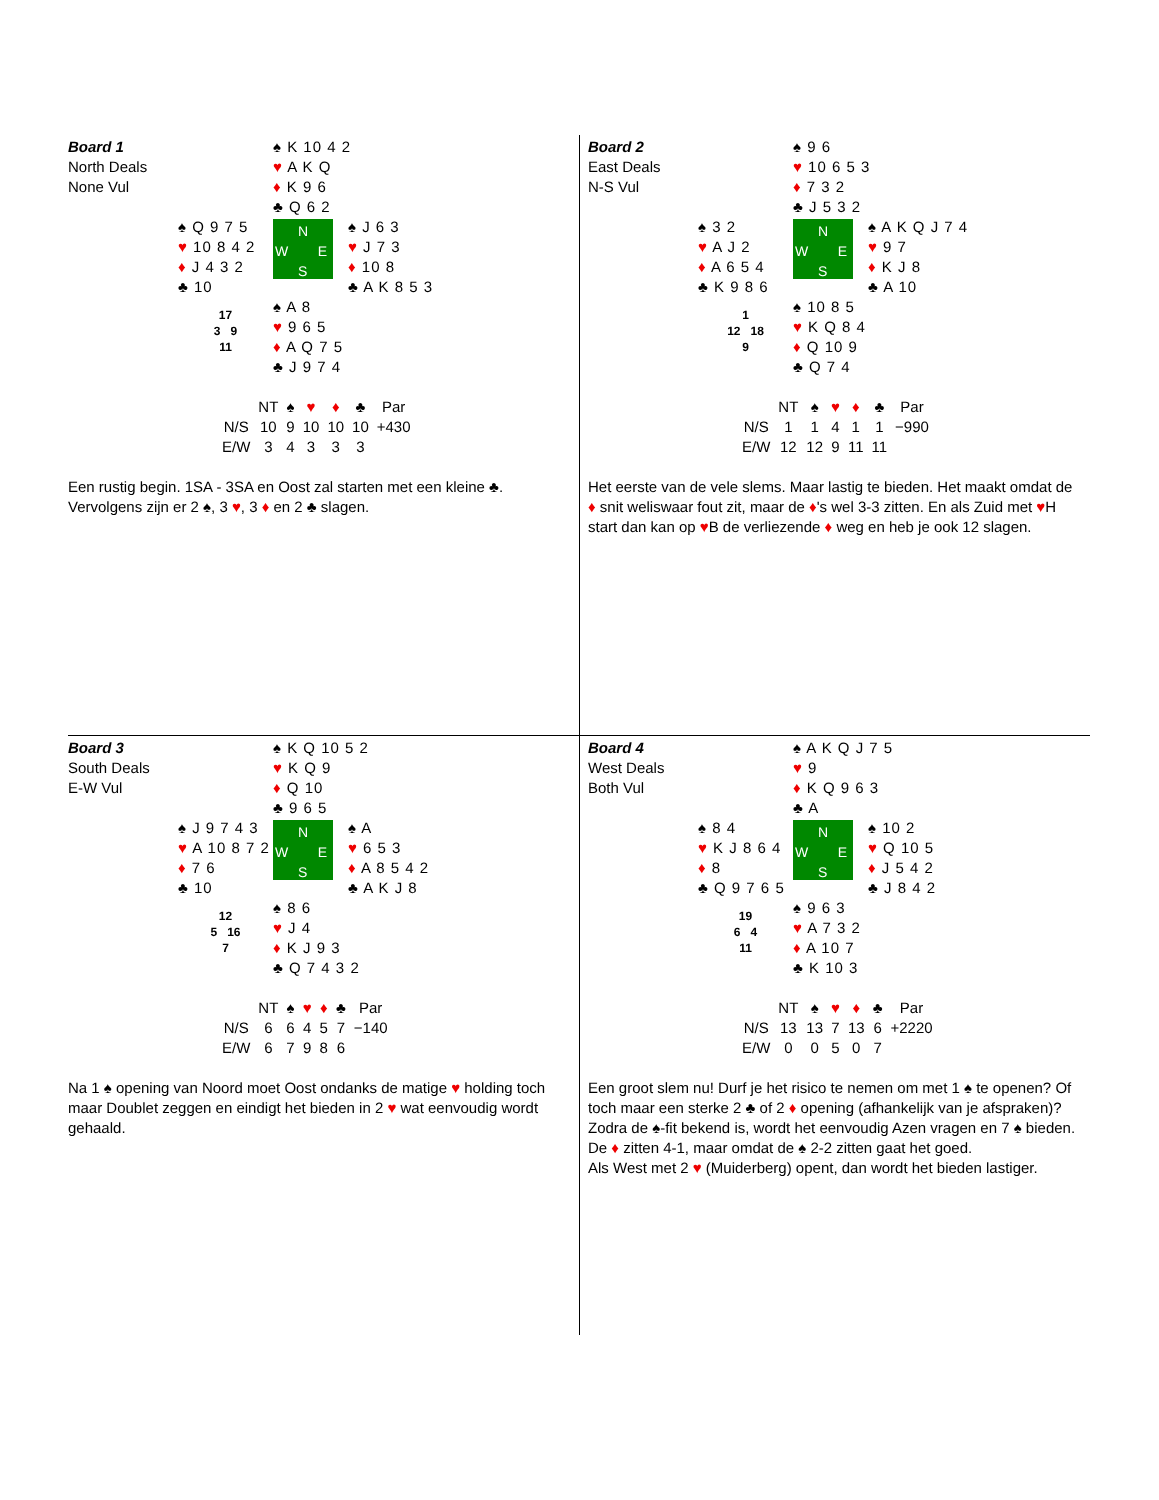Board 1
North Deals
None Vul
♠ K 10 4 2
♥ A K Q
♦ K 9 6
♣ Q 6 2
♠ Q 9 7 5
♥ 10 8 4 2
♦ J 4 3 2
♣ 10
N
W E
S
♠ J 6 3
♥ J 7 3
♦ 10 8
♣ A K 8 5 3
17
3 9
11
♠ A 8
♥ 9 6 5
♦ A Q 7 5
♣ J 9 7 4
| | NT | ♠ | ♥ | ♦ | ♣ | Par |
| --- | --- | --- | --- | --- | --- | --- |
| N/S | 10 | 9 | 10 | 10 | 10 | +430 |
| E/W | 3 | 4 | 3 | 3 | 3 | |
Een rustig begin. 1SA - 3SA en Oost zal starten met een kleine ♣. Vervolgens zijn er 2 ♠, 3 ♥, 3 ♦ en 2 ♣ slagen.
Board 2
East Deals
N-S Vul
♠ 9 6
♥ 10 6 5 3
♦ 7 3 2
♣ J 5 3 2
♠ 3 2
♥ A J 2
♦ A 6 5 4
♣ K 9 8 6
N
W E
S
♠ A K Q J 7 4
♥ 9 7
♦ K J 8
♣ A 10
1
12 18
9
♠ 10 8 5
♥ K Q 8 4
♦ Q 10 9
♣ Q 7 4
| | NT | ♠ | ♥ | ♦ | ♣ | Par |
| --- | --- | --- | --- | --- | --- | --- |
| N/S | 1 | 1 | 4 | 1 | 1 | −990 |
| E/W | 12 | 12 | 9 | 11 | 11 | |
Het eerste van de vele slems. Maar lastig te bieden. Het maakt omdat de ♦ snit weliswaar fout zit, maar de ♦'s wel 3-3 zitten. En als Zuid met ♥H start dan kan op ♥B de verliezende ♦ weg en heb je ook 12 slagen.
Board 3
South Deals
E-W Vul
♠ K Q 10 5 2
♥ K Q 9
♦ Q 10
♣ 9 6 5
♠ J 9 7 4 3
♥ A 10 8 7 2
♦ 7 6
♣ 10
N
W E
S
♠ A
♥ 6 5 3
♦ A 8 5 4 2
♣ A K J 8
12
5 16
7
♠ 8 6
♥ J 4
♦ K J 9 3
♣ Q 7 4 3 2
| | NT | ♠ | ♥ | ♦ | ♣ | Par |
| --- | --- | --- | --- | --- | --- | --- |
| N/S | 6 | 6 | 4 | 5 | 7 | −140 |
| E/W | 6 | 7 | 9 | 8 | 6 | |
Na 1 ♠ opening van Noord moet Oost ondanks de matige ♥ holding toch maar Doublet zeggen en eindigt het bieden in 2 ♥ wat eenvoudig wordt gehaald.
Board 4
West Deals
Both Vul
♠ A K Q J 7 5
♥ 9
♦ K Q 9 6 3
♣ A
♠ 8 4
♥ K J 8 6 4
♦ 8
♣ Q 9 7 6 5
N
W E
S
♠ 10 2
♥ Q 10 5
♦ J 5 4 2
♣ J 8 4 2
19
6 4
11
♠ 9 6 3
♥ A 7 3 2
♦ A 10 7
♣ K 10 3
| | NT | ♠ | ♥ | ♦ | ♣ | Par |
| --- | --- | --- | --- | --- | --- | --- |
| N/S | 13 | 13 | 7 | 13 | 6 | +2220 |
| E/W | 0 | 0 | 5 | 0 | 7 | |
Een groot slem nu! Durf je het risico te nemen om met 1 ♠ te openen? Of toch maar een sterke 2 ♣ of 2 ♦ opening (afhankelijk van je afspraken)? Zodra de ♠-fit bekend is, wordt het eenvoudig Azen vragen en 7 ♠ bieden. De ♦ zitten 4-1, maar omdat de ♠ 2-2 zitten gaat het goed.
Als West met 2 ♥ (Muiderberg) opent, dan wordt het bieden lastiger.